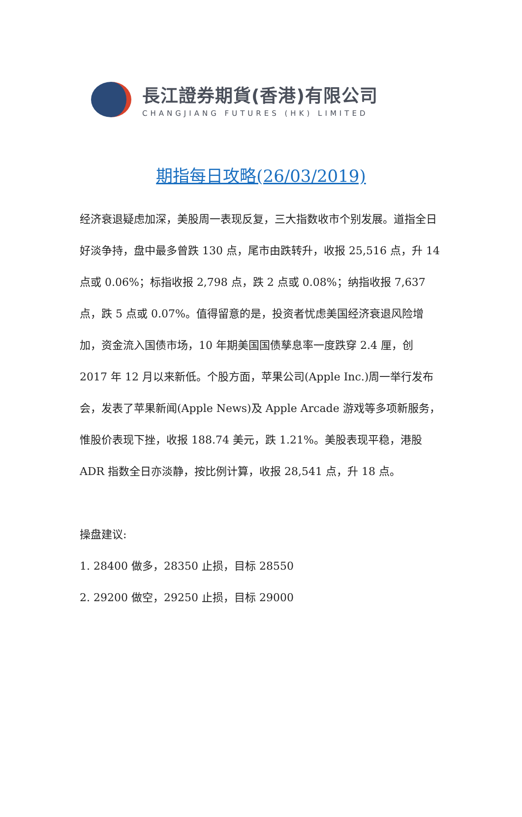長江證券期貨(香港)有限公司
CHANGJIANG FUTURES (HK) LIMITED
期指每日攻略(26/03/2019)
经济衰退疑虑加深，美股周一表现反复，三大指数收市个别发展。道指全日好淡争持，盘中最多曾跌 130 点，尾市由跌转升，收报 25,516 点，升 14 点或 0.06%；标指收报 2,798 点，跌 2 点或 0.08%；纳指收报 7,637 点，跌 5 点或 0.07%。值得留意的是，投资者忧虑美国经济衰退风险增加，资金流入国债市场，10 年期美国国债孳息率一度跌穿 2.4 厘，创 2017 年 12 月以来新低。个股方面，苹果公司(Apple Inc.)周一举行发布会，发表了苹果新闻(Apple News)及 Apple Arcade 游戏等多项新服务，惟股价表现下挫，收报 188.74 美元，跌 1.21%。美股表现平稳，港股 ADR 指数全日亦淡静，按比例计算，收报 28,541 点，升 18 点。
操盘建议:
1. 28400 做多，28350 止损，目标 28550
2. 29200 做空，29250 止损，目标 29000